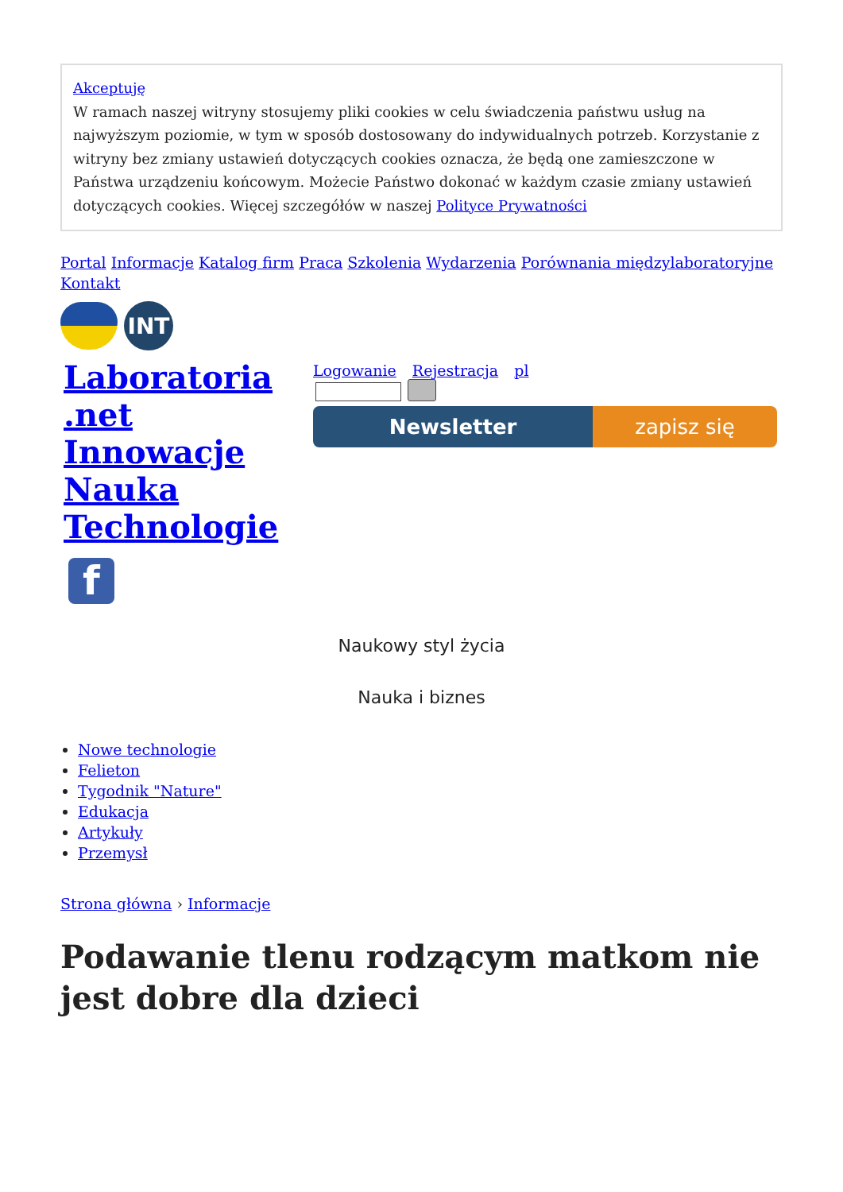Akceptuję
W ramach naszej witryny stosujemy pliki cookies w celu świadczenia państwu usług na najwyższym poziomie, w tym w sposób dostosowany do indywidualnych potrzeb. Korzystanie z witryny bez zmiany ustawień dotyczących cookies oznacza, że będą one zamieszczone w Państwa urządzeniu końcowym. Możecie Państwo dokonać w każdym czasie zmiany ustawień dotyczących cookies. Więcej szczegółów w naszej Polityce Prywatności
Portal Informacje Katalog firm Praca Szkolenia Wydarzenia Porównania międzylaboratoryjne Kontakt
INT
Laboratoria .net Innowacje Nauka Technologie
Logowanie Rejestracja pl
Newsletter zapisz się
f
Naukowy styl życia
Nauka i biznes
Nowe technologie
Felieton
Tygodnik "Nature"
Edukacja
Artykuły
Przemysł
Strona główna › Informacje
Podawanie tlenu rodzącym matkom nie jest dobre dla dzieci